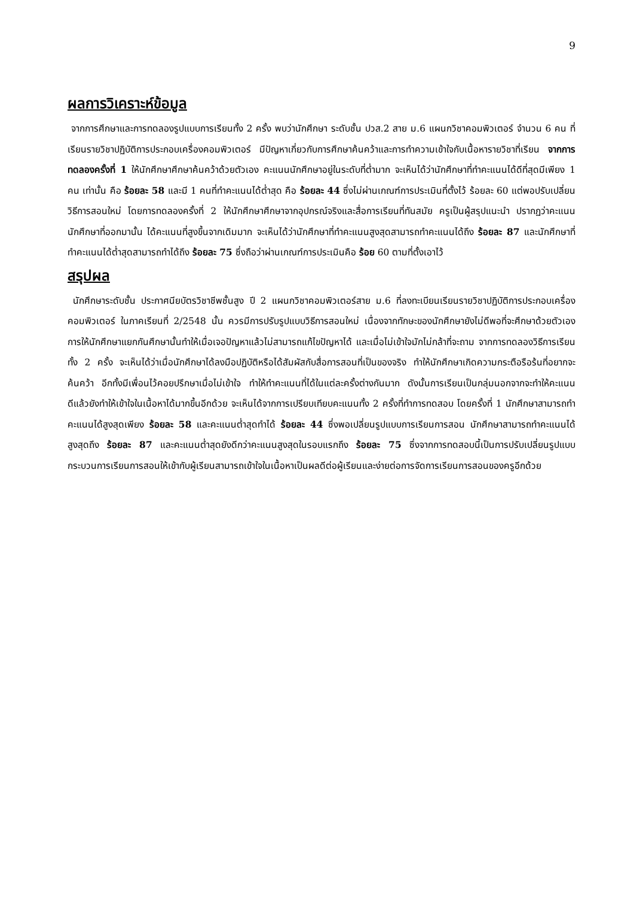9
ผลการวิเคราะห์ข้อมูล
จากการศึกษาและการทดลองรูปแบบการเรียนทั้ง 2 ครั้ง พบว่านักศึกษา ระดับชั้น ปวส.2 สาย ม.6 แผนกวิชาคอมพิวเตอร์ จำนวน 6 คน ที่เรียนรายวิชาปฏิบัติการประกอบเครื่องคอมพิวเตอร์ มีปัญหาเกี่ยวกับการศึกษาค้นคว้าและการทำความเข้าใจกับเนื้อหารายวิชาที่เรียน จากการทดลองครั้งที่ 1 ให้นักศึกษาศึกษาค้นคว้าด้วยตัวเอง คะแนนนักศึกษาอยู่ในระดับที่ต่ำมาก จะเห็นได้ว่านักศึกษาที่ทำคะแนนได้ดีที่สุดมีเพียง 1 คน เท่านั้น คือ ร้อยละ 58 และมี 1 คนที่ทำคะแนนได้ต่ำสุด คือ ร้อยละ 44 ซึ่งไม่ผ่านเกณฑ์การประเมินที่ตั้งไว้ ร้อยละ 60 แต่พอปรับเปลี่ยนวิธีการสอนใหม่ โดยการทดลองครั้งที่ 2 ให้นักศึกษาศึกษาจากอุปกรณ์จริงและสื่อการเรียนที่ทันสมัย ครูเป็นผู้สรุปแนะนำ ปรากฏว่าคะแนนนักศึกษาที่ออกมานั้น ได้คะแนนที่สูงขึ้นจากเดิมมาก จะเห็นได้ว่านักศึกษาที่ทำคะแนนสูงสุดสามารถทำคะแนนได้ถึง ร้อยละ 87 และนักศึกษาที่ทำคะแนนได้ต่ำสุดสามารถทำได้ถึง ร้อยละ 75 ซึ่งถือว่าผ่านเกณฑ์การประเมินคือ ร้อย 60 ตามที่ตั้งเอาไว้
สรุปผล
นักศึกษาระดับชั้น ประกาศนียบัตรวิชาชีพชั้นสูง ปี 2 แผนกวิชาคอมพิวเตอร์สาย ม.6 ที่ลงทะเบียนเรียนรายวิชาปฏิบัติการประกอบเครื่องคอมพิวเตอร์ ในภาคเรียนที่ 2/2548 นั้น ควรมีการปรับรูปแบบวิธีการสอนใหม่ เนื่องจากทักษะของนักศึกษายังไม่ดีพอที่จะศึกษาด้วยตัวเอง การให้นักศึกษาแยกกันศึกษานั้นทำให้เมื่อเจอปัญหาแล้วไม่สามารถแก้ไขปัญหาได้ และเมื่อไม่เข้าใจมักไม่กล้าที่จะถาม จากการทดลองวิธีการเรียนทั้ง 2 ครั้ง จะเห็นได้ว่าเมื่อนักศึกษาได้ลงมือปฏิบัติหรือได้สัมผัสกับสื่อการสอนที่เป็นของจริง ทำให้นักศึกษาเกิดความกระตือรือร้นที่อยากจะค้นคว้า อีกทั้งมีเพื่อนไว้คอยปรึกษาเมื่อไม่เข้าใจ ทำให้ทำคะแนนที่ได้ในแต่ละครั้งต่างกันมาก ดังนั้นการเรียนเป็นกลุ่มนอกจากจะทำให้คะแนนดีแล้วยังทำให้เข้าใจในเนื้อหาได้มากขึ้นอีกด้วย จะเห็นได้จากการเปรียบเทียบคะแนนทั้ง 2 ครั้งที่ทำการทดสอบ โดยครั้งที่ 1 นักศึกษาสามารถทำคะแนนได้สูงสุดเพียง ร้อยละ 58 และคะแนนต่ำสุดทำได้ ร้อยละ 44 ซึ่งพอเปลี่ยนรูปแบบการเรียนการสอน นักศึกษาสามารถทำคะแนนได้สูงสุดถึง ร้อยละ 87 และคะแนนต่ำสุดยังดีกว่าคะแนนสูงสุดในรอบแรกถึง ร้อยละ 75 ซึ่งจากการทดสอบนี้เป็นการปรับเปลี่ยนรูปแบบกระบวนการเรียนการสอนให้เข้ากับผู้เรียนสามารถเข้าใจในเนื้อหาเป็นผลดีต่อผู้เรียนและง่ายต่อการจัดการเรียนการสอนของครูอีกด้วย